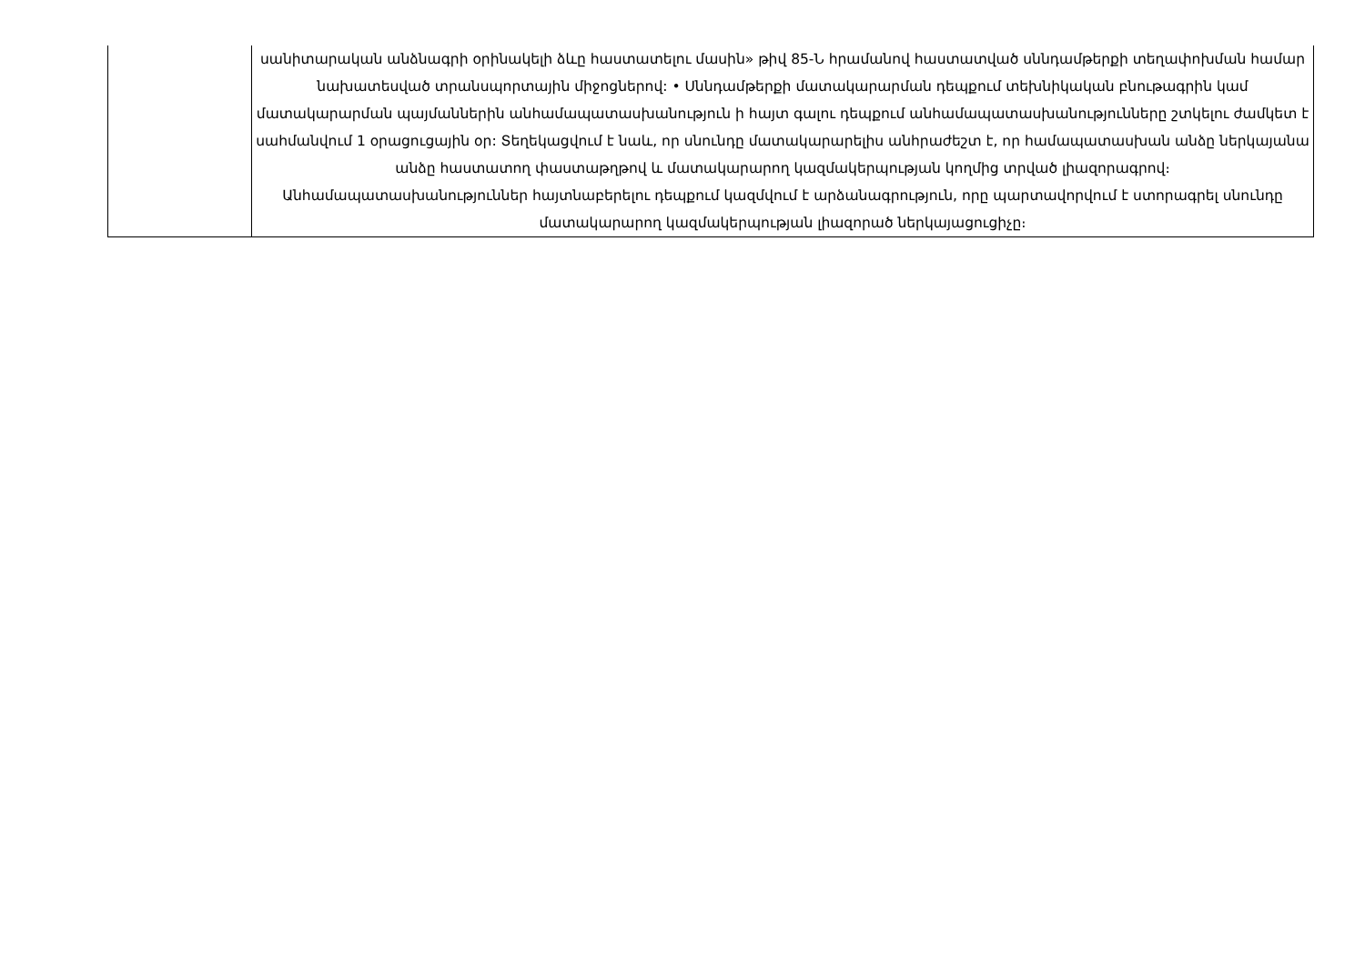| | սանիտարական անձնագրի օրինակելի ձևը հաստատելու մասին» թիվ 85-Ն հրամանով հաստատված սննդամթերքի տեղափոխման համար նախատեսված տրանսպորտային միջոցներով: • Սննդամթերքի մատակարարման դեպքում տեխնիկական բնութագրին կամ մատակարարման պայմաններին անհամապատասխանություն ի հայտ գալու դեպքում անհամապատասխանությունները շտկելու ժամկետ է սահմանվում 1 օրացուցային օր: Տեղեկացվում է նաև, որ սնունդը մատակարարելիս անհրաժեշտ է, որ համապատասխան անձը ներկայանա անձը հաստատող փաստաթղթով և մատակարարող կազմակերպության կողմից տրված լիազորագրով։ Անհամապատասխանություններ հայտնաբերելու դեպքում կազմվում է արձանագրություն, որը պարտավորվում է ստորագրել սնունդը մատակարարող կազմակերպության լիազորած ներկայացուցիչը։ |